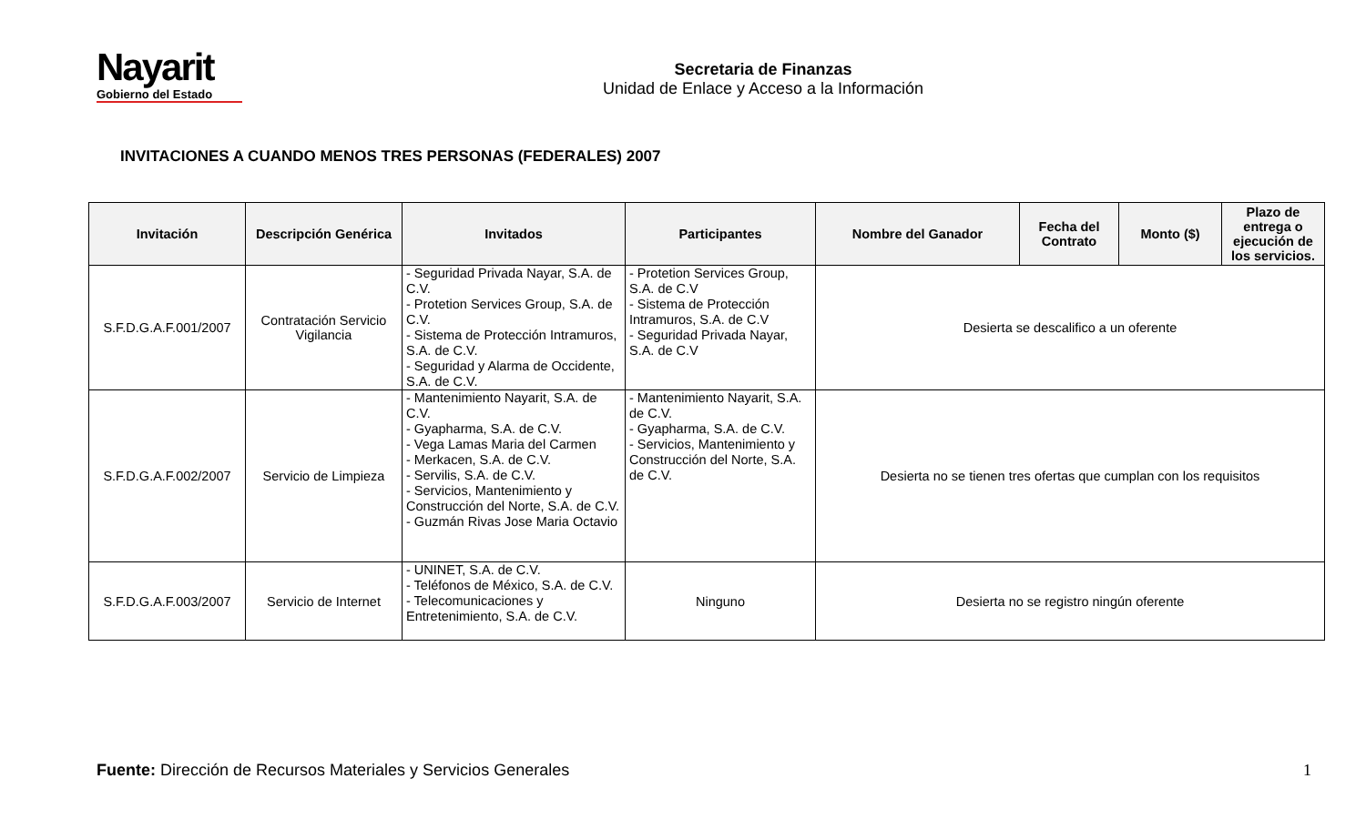Nayarit
Gobierno del Estado
Secretaria de Finanzas
Unidad de Enlace y Acceso a la Información
INVITACIONES A CUANDO MENOS TRES PERSONAS (FEDERALES) 2007
| Invitación | Descripción Genérica | Invitados | Participantes | Nombre del Ganador | Fecha del Contrato | Monto ($) | Plazo de entrega o ejecución de los servicios. |
| --- | --- | --- | --- | --- | --- | --- | --- |
| S.F.D.G.A.F.001/2007 | Contratación Servicio Vigilancia | - Seguridad Privada Nayar, S.A. de C.V. - Protetion Services Group, S.A. de C.V. - Sistema de Protección Intramuros, S.A. de C.V. - Seguridad y Alarma de Occidente, S.A. de C.V. | - Protetion Services Group, S.A. de C.V - Sistema de Protección Intramuros, S.A. de C.V - Seguridad Privada Nayar, S.A. de C.V | Desierta se descalifico a un oferente | | | |
| S.F.D.G.A.F.002/2007 | Servicio de Limpieza | - Mantenimiento Nayarit, S.A. de C.V. - Gyapharma, S.A. de C.V. - Vega Lamas Maria del Carmen - Merkacen, S.A. de C.V. - Servilis, S.A. de C.V. - Servicios, Mantenimiento y Construcción del Norte, S.A. de C.V. - Guzmán Rivas Jose Maria Octavio | - Mantenimiento Nayarit, S.A. de C.V. - Gyapharma, S.A. de C.V. - Servicios, Mantenimiento y Construcción del Norte, S.A. de C.V. | Desierta no se tienen tres ofertas que cumplan con los requisitos | | | |
| S.F.D.G.A.F.003/2007 | Servicio de Internet | - UNINET, S.A. de C.V. - Teléfonos de México, S.A. de C.V. - Telecomunicaciones y Entretenimiento, S.A. de C.V. | Ninguno | Desierta no se registro ningún oferente | | | |
Fuente: Dirección de Recursos Materiales y Servicios Generales 1